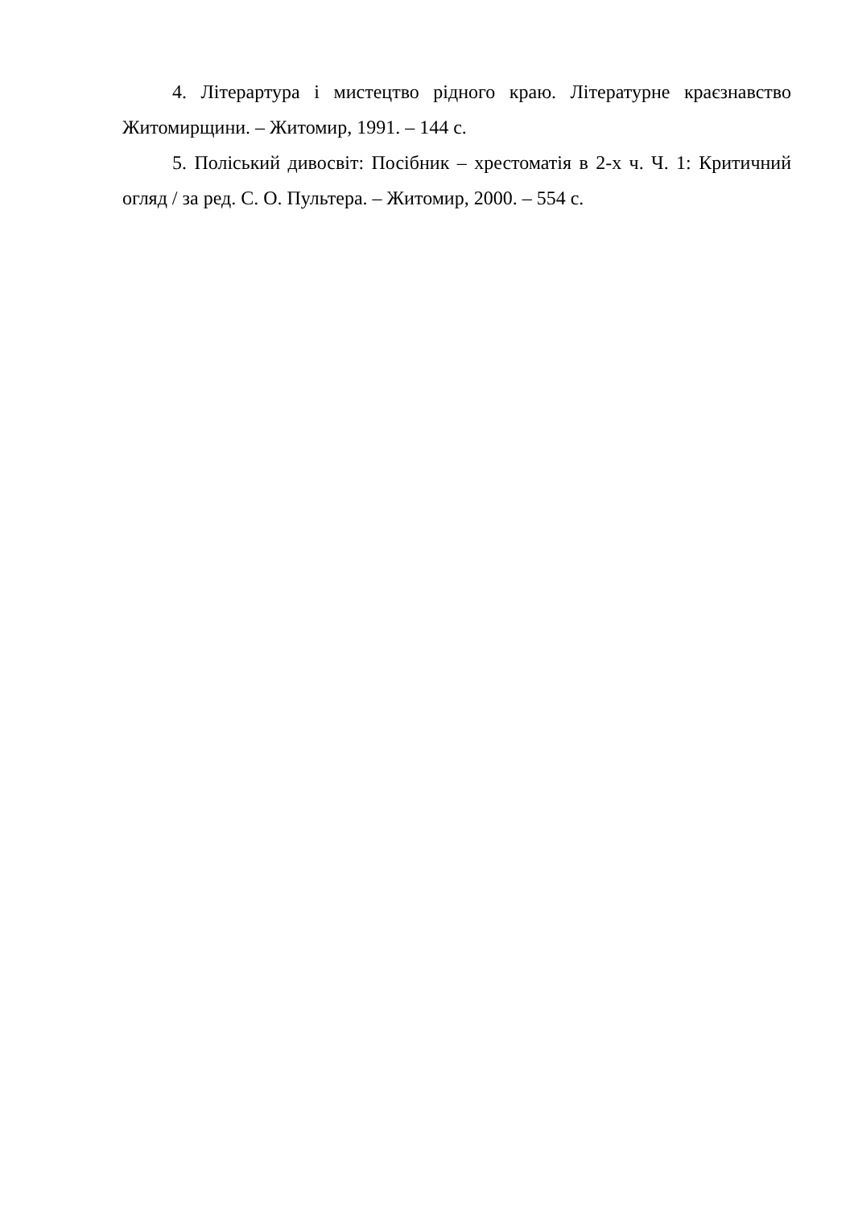4. Літерартура і мистецтво рідного краю. Літературне краєзнавство Житомирщини. – Житомир, 1991. – 144 с.
5. Поліський дивосвіт: Посібник – хрестоматія в 2-х ч. Ч. 1: Критичний огляд / за ред. С. О. Пультера. – Житомир, 2000. – 554 с.